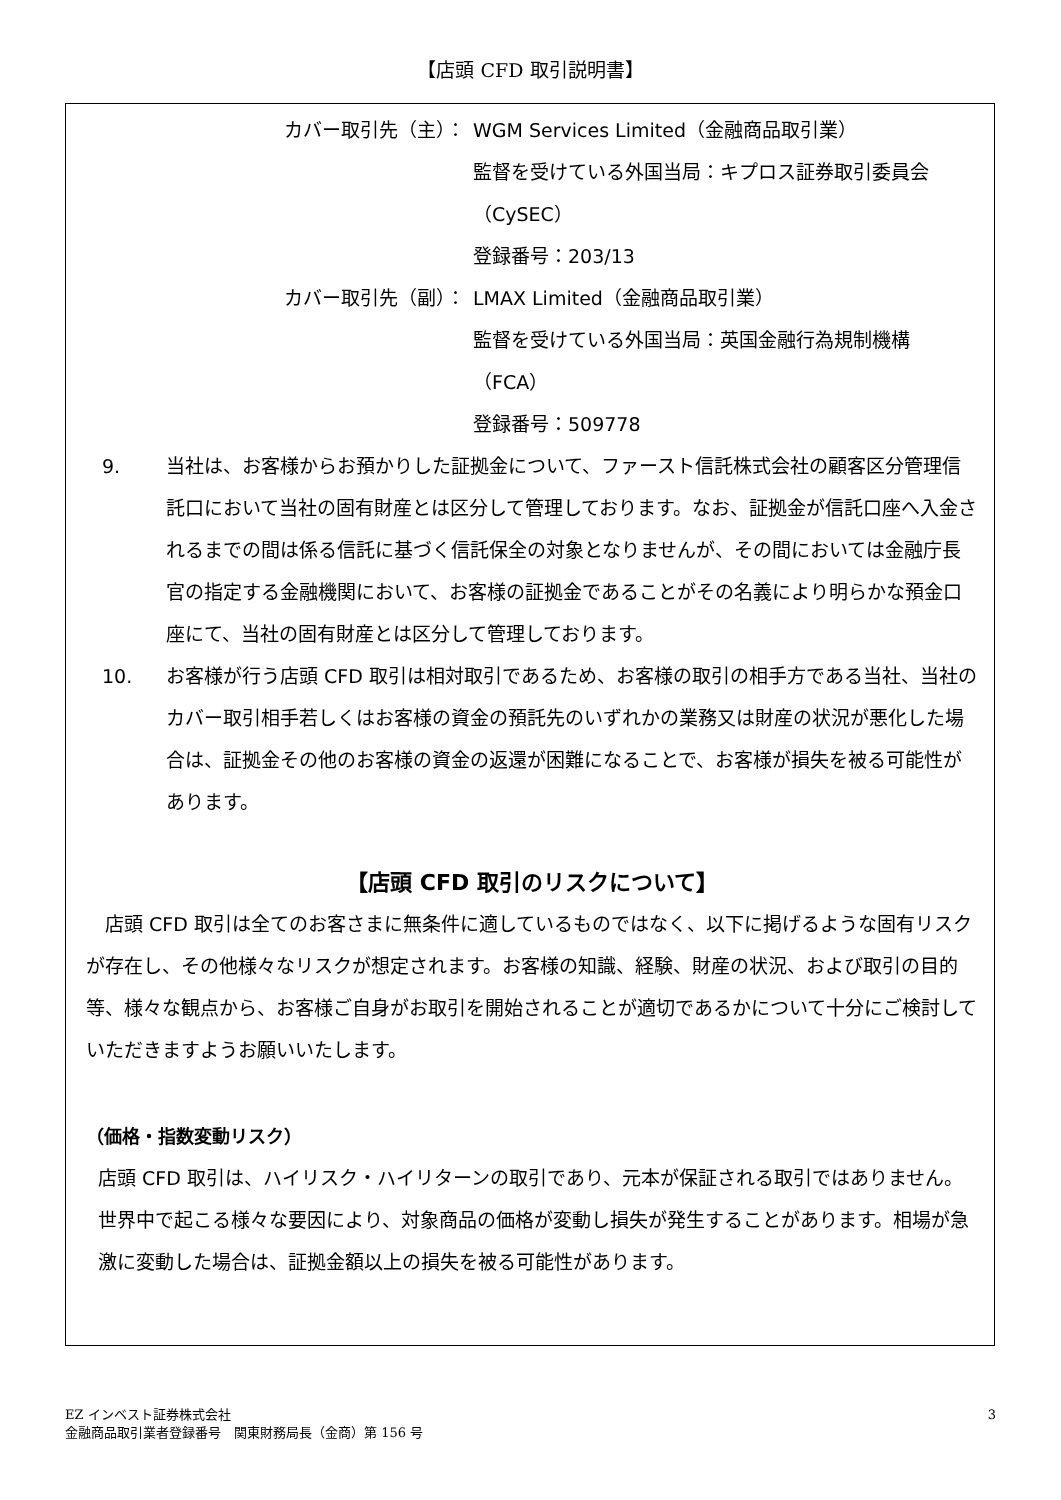【店頭 CFD 取引説明書】
カバー取引先（主）： WGM Services Limited（金融商品取引業）
監督を受けている外国当局：キプロス証券取引委員会
（CySEC）
登録番号：203/13
カバー取引先（副）： LMAX Limited（金融商品取引業）
監督を受けている外国当局：英国金融行為規制機構（FCA）
登録番号：509778
9. 当社は、お客様からお預かりした証拠金について、ファースト信託株式会社の顧客区分管理信託口において当社の固有財産とは区分して管理しております。なお、証拠金が信託口座へ入金されるまでの間は係る信託に基づく信託保全の対象となりませんが、その間においては金融庁長官の指定する金融機関において、お客様の証拠金であることがその名義により明らかな預金口座にて、当社の固有財産とは区分して管理しております。
10. お客様が行う店頭 CFD 取引は相対取引であるため、お客様の取引の相手方である当社、当社のカバー取引相手若しくはお客様の資金の預託先のいずれかの業務又は財産の状況が悪化した場合は、証拠金その他のお客様の資金の返還が困難になることで、お客様が損失を被る可能性があります。
【店頭 CFD 取引のリスクについて】
店頭 CFD 取引は全てのお客さまに無条件に適しているものではなく、以下に掲げるような固有リスクが存在し、その他様々なリスクが想定されます。お客様の知識、経験、財産の状況、および取引の目的等、様々な観点から、お客様ご自身がお取引を開始されることが適切であるかについて十分にご検討していただきますようお願いいたします。
（価格・指数変動リスク）
店頭 CFD 取引は、ハイリスク・ハイリターンの取引であり、元本が保証される取引ではありません。世界中で起こる様々な要因により、対象商品の価格が変動し損失が発生することがあります。相場が急激に変動した場合は、証拠金額以上の損失を被る可能性があります。
EZ インベスト証券株式会社
金融商品取引業者登録番号　関東財務局長（金商）第 156 号
3